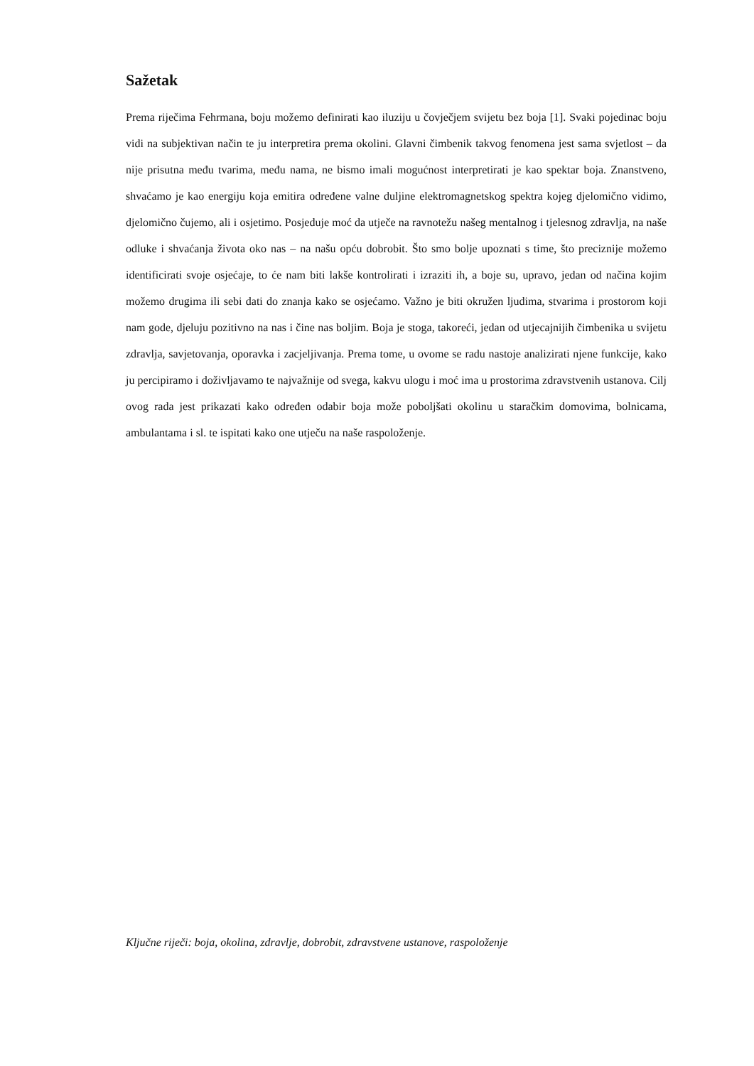Sažetak
Prema riječima Fehrmana, boju možemo definirati kao iluziju u čovječjem svijetu bez boja [1]. Svaki pojedinac boju vidi na subjektivan način te ju interpretira prema okolini. Glavni čimbenik takvog fenomena jest sama svjetlost – da nije prisutna među tvarima, među nama, ne bismo imali mogućnost interpretirati je kao spektar boja. Znanstveno, shvaćamo je kao energiju koja emitira određene valne duljine elektromagnetskog spektra kojeg djelomično vidimo, djelomično čujemo, ali i osjetimo. Posjeduje moć da utječe na ravnotežu našeg mentalnog i tjelesnog zdravlja, na naše odluke i shvaćanja života oko nas – na našu opću dobrobit. Što smo bolje upoznati s time, što preciznije možemo identificirati svoje osjećaje, to će nam biti lakše kontrolirati i izraziti ih, a boje su, upravo, jedan od načina kojim možemo drugima ili sebi dati do znanja kako se osjećamo. Važno je biti okružen ljudima, stvarima i prostorom koji nam gode, djeluju pozitivno na nas i čine nas boljim. Boja je stoga, takoreći, jedan od utjecajnijih čimbenika u svijetu zdravlja, savjetovanja, oporavka i zacjeljivanja. Prema tome, u ovome se radu nastoje analizirati njene funkcije, kako ju percipiramo i doživljavamo te najvažnije od svega, kakvu ulogu i moć ima u prostorima zdravstvenih ustanova. Cilj ovog rada jest prikazati kako određen odabir boja može poboljšati okolinu u staračkim domovima, bolnicama, ambulantama i sl. te ispitati kako one utječu na naše raspoloženje.
Ključne riječi: boja, okolina, zdravlje, dobrobit, zdravstvene ustanove, raspoloženje